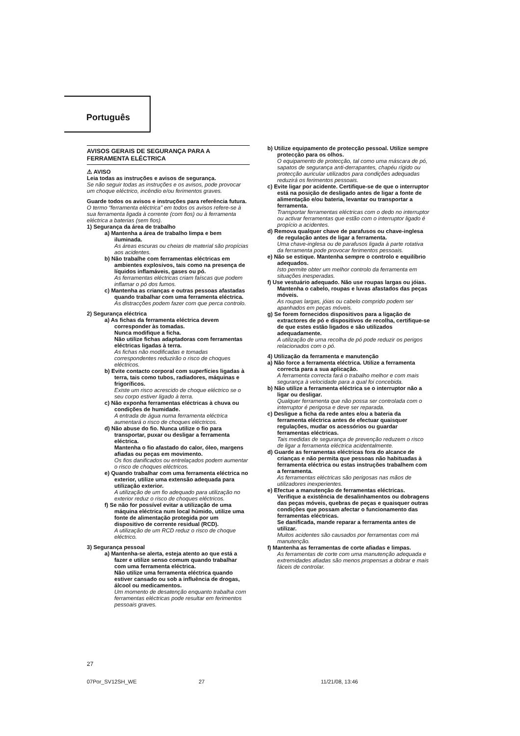Português
AVISOS GERAIS DE SEGURANÇA PARA A FERRAMENTA ELÉCTRICA
⚠ AVISO
Leia todas as instruções e avisos de segurança.
Se não seguir todas as instruções e os avisos, pode provocar um choque eléctrico, incêndio e/ou ferimentos graves.
Guarde todos os avisos e instruções para referência futura.
O termo “ferramenta eléctrica” em todos os avisos refere-se à sua ferramenta ligada à corrente (com fios) ou à ferramenta eléctrica a baterias (sem fios).
1) Segurança da área de trabalho
a) Mantenha a área de trabalho limpa e bem iluminada.
As áreas escuras ou cheias de material são propícias aos acidentes.
b) Não trabalhe com ferramentas eléctricas em ambientes explosivos, tais como na presença de líquidos inflamáveis, gases ou pó.
As ferramentas eléctricas criam faíscas que podem inflamar o pó dos fumos.
c) Mantenha as crianças e outras pessoas afastadas quando trabalhar com uma ferramenta eléctrica.
As distracções podem fazer com que perca controlo.
2) Segurança eléctrica
a) As fichas da ferramenta eléctrica devem corresponder às tomadas.
Nunca modifique a ficha.
Não utilize fichas adaptadoras com ferramentas eléctricas ligadas à terra.
As fichas não modificadas e tomadas correspondentes reduzirão o risco de choques eléctricos.
b) Evite contacto corporal com superfícies ligadas à terra, tais como tubos, radiadores, máquinas e frigoríficos.
Existe um risco acrescido de choque eléctrico se o seu corpo estiver ligado à terra.
c) Não exponha ferramentas eléctricas à chuva ou condições de humidade.
A entrada de água numa ferramenta eléctrica aumentará o risco de choques eléctricos.
d) Não abuse do fio. Nunca utilize o fio para transportar, puxar ou desligar a ferramenta eléctrica.
Mantenha o fio afastado do calor, óleo, margens afiadas ou peças em movimento.
Os fios danificados ou entrelaçados podem aumentar o risco de choques eléctricos.
e) Quando trabalhar com uma ferramenta eléctrica no exterior, utilize uma extensão adequada para utilização exterior.
A utilização de um fio adequado para utilização no exterior reduz o risco de choques eléctricos.
f) Se não for possível evitar a utilização de uma máquina eléctrica num local húmido, utilize uma fonte de alimentação protegida por um dispositivo de corrente residual (RCD).
A utilização de um RCD reduz o risco de choque eléctrico.
3) Segurança pessoal
a) Mantenha-se alerta, esteja atento ao que está a fazer e utilize senso comum quando trabalhar com uma ferramenta eléctrica.
Não utilize uma ferramenta eléctrica quando estiver cansado ou sob a influência de drogas, álcool ou medicamentos.
Um momento de desatenção enquanto trabalha com ferramentas eléctricas pode resultar em ferimentos pessoais graves.
b) Utilize equipamento de protecção pessoal. Utilize sempre protecção para os olhos.
O equipamento de protecção, tal como uma máscara de pó, sapatos de segurança anti-derrapantes, chapéu rígido ou protecção auricular utilizados para condições adequadas reduzirá os ferimentos pessoais.
c) Evite ligar por acidente. Certifique-se de que o interruptor está na posição de desligado antes de ligar a fonte de alimentação e/ou bateria, levantar ou transportar a ferramenta.
Transportar ferramentas eléctricas com o dedo no interruptor ou activar ferramentas que estão com o interruptor ligado é propício a acidentes.
d) Remova qualquer chave de parafusos ou chave-inglesa de regulação antes de ligar a ferramenta.
Uma chave-inglesa ou de parafusos ligada à parte rotativa da ferramenta pode provocar ferimentos pessoais.
e) Não se estique. Mantenha sempre o controlo e equilíbrio adequados.
Isto permite obter um melhor controlo da ferramenta em situações inesperadas.
f) Use vestuário adequado. Não use roupas largas ou jóias. Mantenha o cabelo, roupas e luvas afastados das peças móveis.
As roupas largas, jóias ou cabelo comprido podem ser apanhados em peças móveis.
g) Se forem fornecidos dispositivos para a ligação de extractores de pó e dispositivos de recolha, certifique-se de que estes estão ligados e são utilizados adequadamente.
A utilização de uma recolha de pó pode reduzir os perigos relacionados com o pó.
4) Utilização da ferramenta e manutenção
a) Não force a ferramenta eléctrica. Utilize a ferramenta correcta para a sua aplicação.
A ferramenta correcta fará o trabalho melhor e com mais segurança à velocidade para a qual foi concebida.
b) Não utilize a ferramenta eléctrica se o interruptor não a ligar ou desligar.
Qualquer ferramenta que não possa ser controlada com o interruptor é perigosa e deve ser reparada.
c) Desligue a ficha da rede antes e/ou a bateria da ferramenta eléctrica antes de efectuar quaisquer regulações, mudar os acessórios ou guardar ferramentas eléctricas.
Tais medidas de segurança de prevenção reduzem o risco de ligar a ferramenta eléctrica acidentalmente.
d) Guarde as ferramentas eléctricas fora do alcance de crianças e não permita que pessoas não habituadas à ferramenta eléctrica ou estas instruções trabalhem com a ferramenta.
As ferramentas eléctricas são perigosas nas mãos de utilizadores inexperientes.
e) Efectue a manutenção de ferramentas eléctricas. Verifique a existência de desalinhamentos ou dobragens das peças móveis, quebras de peças e quaisquer outras condições que possam afectar o funcionamento das ferramentas eléctricas.
Se danificada, mande reparar a ferramenta antes de utilizar.
Muitos acidentes são causados por ferramentas com má manutenção.
f) Mantenha as ferramentas de corte afiadas e limpas.
As ferramentas de corte com uma manutenção adequada e extremidades afiadas são menos propensas a dobrar e mais fáceis de controlar.
27
07Por_SV12SH_WE 27 11/21/08, 13:46